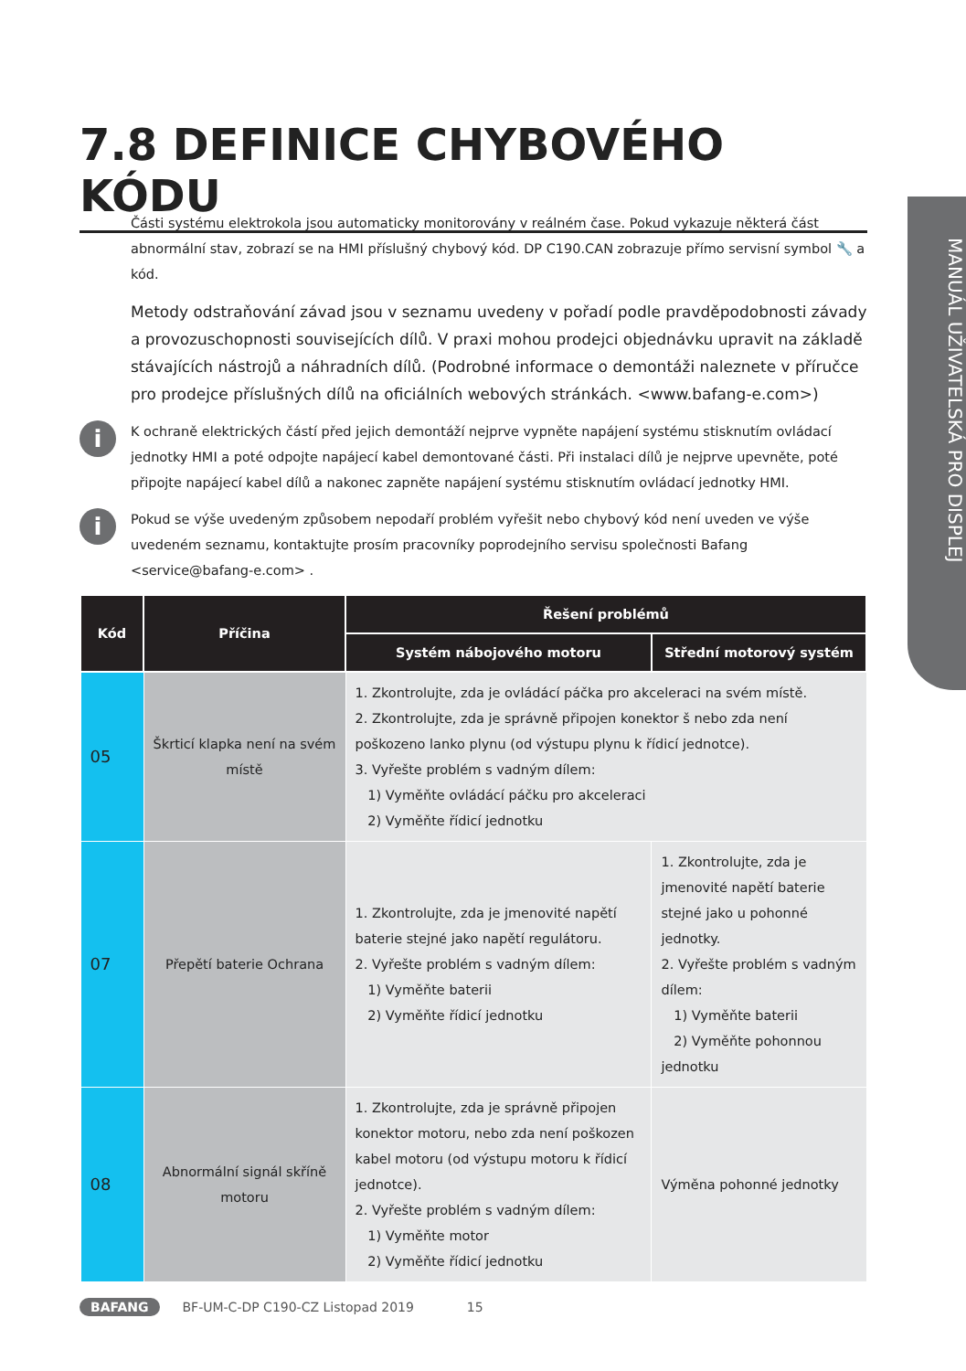MANUÁL UŽIVATELSKÁ PRO DISPLEJ
7.8 DEFINICE CHYBOVÉHO KÓDU
Části systému elektrokola jsou automaticky monitorovány v reálném čase. Pokud vykazuje některá část abnormální stav, zobrazí se na HMI příslušný chybový kód. DP C190.CAN zobrazuje přímo servisní symbol 🔧 a kód.
Metody odstraňování závad jsou v seznamu uvedeny v pořadí podle pravděpodobnosti závady a provozuschopnosti souvisejících dílů. V praxi mohou prodejci objednávku upravit na základě stávajících nástrojů a náhradních dílů. (Podrobné informace o demontáži naleznete v příručce pro prodejce příslušných dílů na oficiálních webových stránkách. <www.bafang-e.com>)
i
K ochraně elektrických částí před jejich demontáží nejprve vypněte napájení systému stisknutím ovládací jednotky HMI a poté odpojte napájecí kabel demontované části. Při instalaci dílů je nejprve upevněte, poté připojte napájecí kabel dílů a nakonec zapněte napájení systému stisknutím ovládací jednotky HMI.
i
Pokud se výše uvedeným způsobem nepodaří problém vyřešit nebo chybový kód není uveden ve výše uvedeném seznamu, kontaktujte prosím pracovníky poprodejního servisu společnosti Bafang <service@bafang-e.com> .
| Kód | Příčina | Řešení problémů | |
| --- | --- | --- | --- |
| | | Systém nábojového motoru | Střední motorový systém |
| 05 | Škrticí klapka není na svém místě | 1. Zkontrolujte, zda je ovládácí páčka pro akceleraci na svém místě. 2. Zkontrolujte, zda je správně připojen konektor š nebo zda není poškozeno lanko plynu (od výstupu plynu k řídicí jednotce). 3. Vyřešte problém s vadným dílem: 1) Vyměňte ovládácí páčku pro akceleraci 2) Vyměňte řídicí jednotku | |
| 07 | Přepětí baterie Ochrana | 1. Zkontrolujte, zda je jmenovité napětí baterie stejné jako napětí regulátoru. 2. Vyřešte problém s vadným dílem: 1) Vyměňte baterii 2) Vyměňte řídicí jednotku | 1. Zkontrolujte, zda je jmenovité napětí baterie stejné jako u pohonné jednotky. 2. Vyřešte problém s vadným dílem: 1) Vyměňte baterii 2) Vyměňte pohonnou jednotku |
| 08 | Abnormální signál skříně motoru | 1. Zkontrolujte, zda je správně připojen konektor motoru, nebo zda není poškozen kabel motoru (od výstupu motoru k řídicí jednotce). 2. Vyřešte problém s vadným dílem: 1) Vyměňte motor 2) Vyměňte řídicí jednotku | Výměna pohonné jednotky |
BAFANG BF-UM-C-DP C190-CZ Listopad 2019 15